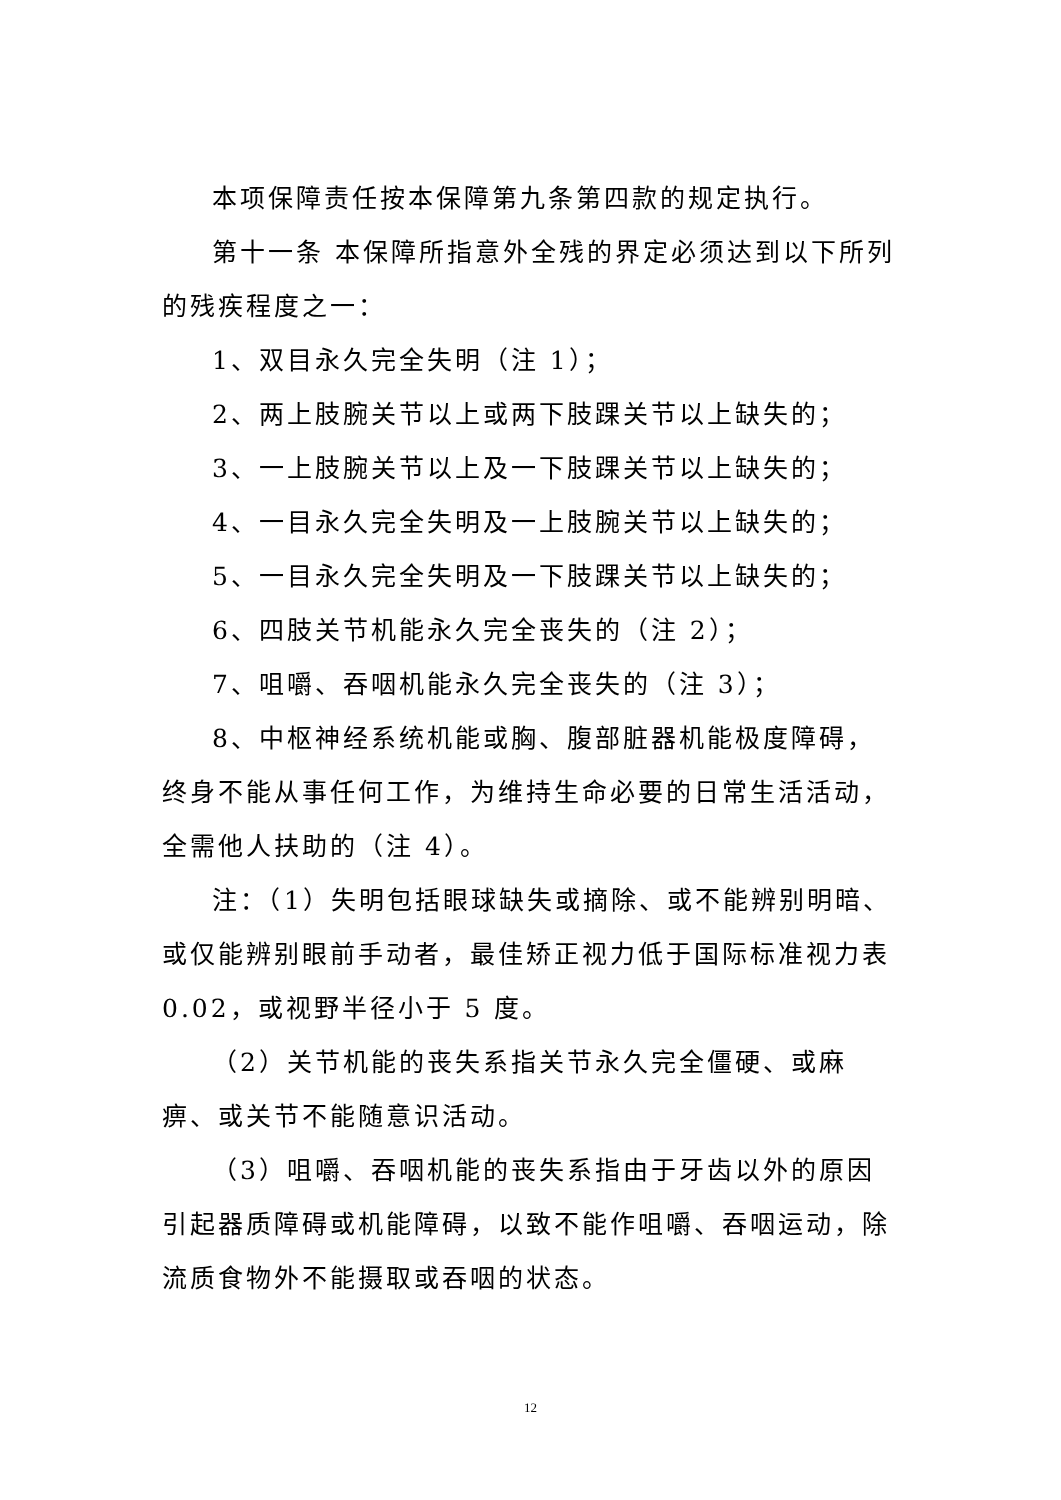本项保障责任按本保障第九条第四款的规定执行。
第十一条 本保障所指意外全残的界定必须达到以下所列的残疾程度之一：
1、双目永久完全失明（注 1）；
2、两上肢腕关节以上或两下肢踝关节以上缺失的；
3、一上肢腕关节以上及一下肢踝关节以上缺失的；
4、一目永久完全失明及一上肢腕关节以上缺失的；
5、一目永久完全失明及一下肢踝关节以上缺失的；
6、四肢关节机能永久完全丧失的（注 2）；
7、咀嚼、吞咽机能永久完全丧失的（注 3）；
8、中枢神经系统机能或胸、腹部脏器机能极度障碍，终身不能从事任何工作，为维持生命必要的日常生活活动，全需他人扶助的（注 4）。
注：（1）失明包括眼球缺失或摘除、或不能辨别明暗、或仅能辨别眼前手动者，最佳矫正视力低于国际标准视力表 0.02，或视野半径小于 5 度。
（2）关节机能的丧失系指关节永久完全僵硬、或麻痹、或关节不能随意识活动。
（3）咀嚼、吞咽机能的丧失系指由于牙齿以外的原因引起器质障碍或机能障碍，以致不能作咀嚼、吞咽运动，除流质食物外不能摄取或吞咽的状态。
12